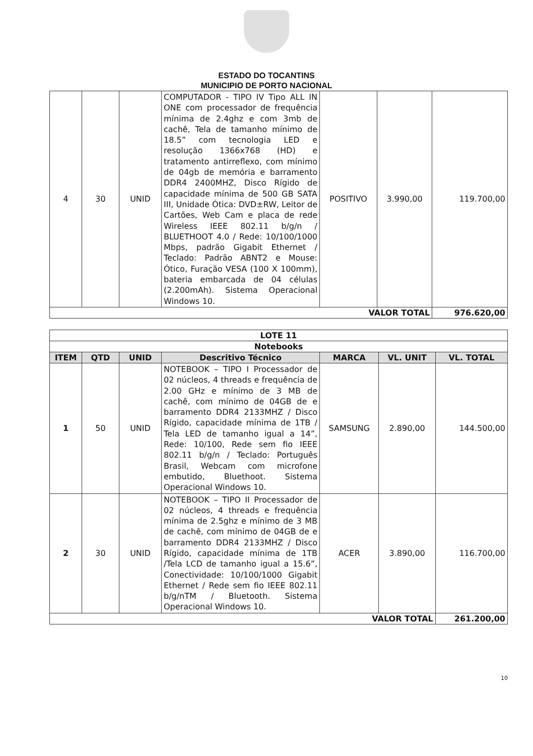ESTADO DO TOCANTINS
MUNICIPIO DE PORTO NACIONAL
| 4 | 30 | UNID | COMPUTADOR - TIPO IV Tipo ALL IN ONE com processador de frequência mínima de 2.4ghz e com 3mb de cachê, Tela de tamanho mínimo de 18.5” com tecnologia LED e resolução 1366x768 (HD) e tratamento antirreflexo, com mínimo de 04gb de memória e barramento DDR4 2400MHZ, Disco Rígido de capacidade mínima de 500 GB SATA III, Unidade Ótica: DVD±RW, Leitor de Cartões, Web Cam e placa de rede Wireless IEEE 802.11 b/g/n / BLUETHOOT 4.0 / Rede: 10/100/1000 Mbps, padrão Gigabit Ethernet / Teclado: Padrão ABNT2 e Mouse: Ótico, Furação VESA (100 X 100mm), bateria embarcada de 04 células (2.200mAh). Sistema Operacional Windows 10. | POSITIVO | 3.990,00 | 119.700,00 |
| VALOR TOTAL | | | | | | 976.620,00 |
| LOTE 11 | | | | | | |
| Notebooks | | | | | | |
| ITEM | QTD | UNID | Descritivo Técnico | MARCA | VL. UNIT | VL. TOTAL |
| 1 | 50 | UNID | NOTEBOOK – TIPO I Processador de 02 núcleos, 4 threads e frequência de 2.00 GHz e mínimo de 3 MB de cachê, com mínimo de 04GB de e barramento DDR4 2133MHZ / Disco Rígido, capacidade mínima de 1TB / Tela LED de tamanho igual a 14”, Rede: 10/100, Rede sem fio IEEE 802.11 b/g/n / Teclado: Português Brasil, Webcam com microfone embutido, Bluethoot. Sistema Operacional Windows 10. | SAMSUNG | 2.890,00 | 144.500,00 |
| 2 | 30 | UNID | NOTEBOOK – TIPO II Processador de 02 núcleos, 4 threads e frequência mínima de 2.5ghz e mínimo de 3 MB de cachê, com mínimo de 04GB de e barramento DDR4 2133MHZ / Disco Rígido, capacidade mínima de 1TB /Tela LCD de tamanho igual a 15.6”, Conectividade: 10/100/1000 Gigabit Ethernet / Rede sem fio IEEE 802.11 b/g/nTM / Bluetooth. Sistema Operacional Windows 10. | ACER | 3.890,00 | 116.700,00 |
| VALOR TOTAL | | | | | | 261.200,00 |
10